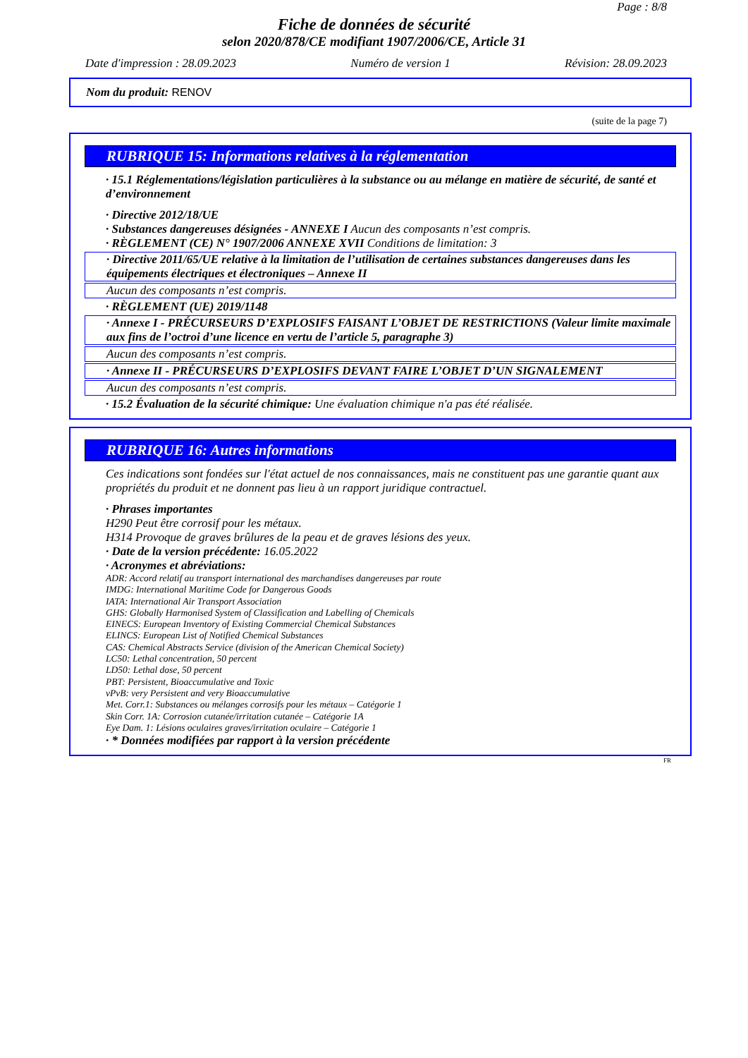Page : 8/8
Fiche de données de sécurité
selon 2020/878/CE modifiant 1907/2006/CE, Article 31
Date d'impression : 28.09.2023 Numéro de version 1 Révision: 28.09.2023
Nom du produit: RENOV
(suite de la page 7)
RUBRIQUE 15: Informations relatives à la réglementation
· 15.1 Réglementations/législation particulières à la substance ou au mélange en matière de sécurité, de santé et d’environnement
· Directive 2012/18/UE
· Substances dangereuses désignées - ANNEXE I Aucun des composants n’est compris.
· RÈGLEMENT (CE) N° 1907/2006 ANNEXE XVII Conditions de limitation: 3
· Directive 2011/65/UE relative à la limitation de l’utilisation de certaines substances dangereuses dans les équipements électriques et électroniques – Annexe II
Aucun des composants n’est compris.
· RÈGLEMENT (UE) 2019/1148
· Annexe I - PRÉCURSEURS D’EXPLOSIFS FAISANT L’OBJET DE RESTRICTIONS (Valeur limite maximale aux fins de l’octroi d’une licence en vertu de l’article 5, paragraphe 3)
Aucun des composants n’est compris.
· Annexe II - PRÉCURSEURS D’EXPLOSIFS DEVANT FAIRE L’OBJET D’UN SIGNALEMENT
Aucun des composants n’est compris.
· 15.2 Évaluation de la sécurité chimique: Une évaluation chimique n'a pas été réalisée.
RUBRIQUE 16: Autres informations
Ces indications sont fondées sur l'état actuel de nos connaissances, mais ne constituent pas une garantie quant aux propriétés du produit et ne donnent pas lieu à un rapport juridique contractuel.
· Phrases importantes
H290 Peut être corrosif pour les métaux.
H314 Provoque de graves brûlures de la peau et de graves lésions des yeux.
· Date de la version précédente: 16.05.2022
· Acronymes et abréviations:
ADR: Accord relatif au transport international des marchandises dangereuses par route
IMDG: International Maritime Code for Dangerous Goods
IATA: International Air Transport Association
GHS: Globally Harmonised System of Classification and Labelling of Chemicals
EINECS: European Inventory of Existing Commercial Chemical Substances
ELINCS: European List of Notified Chemical Substances
CAS: Chemical Abstracts Service (division of the American Chemical Society)
LC50: Lethal concentration, 50 percent
LD50: Lethal dose, 50 percent
PBT: Persistent, Bioaccumulative and Toxic
vPvB: very Persistent and very Bioaccumulative
Met. Corr.1: Substances ou mélanges corrosifs pour les métaux – Catégorie 1
Skin Corr. 1A: Corrosion cutanée/irritation cutanée – Catégorie 1A
Eye Dam. 1: Lésions oculaires graves/irritation oculaire – Catégorie 1
· * Données modifiées par rapport à la version précédente
FR